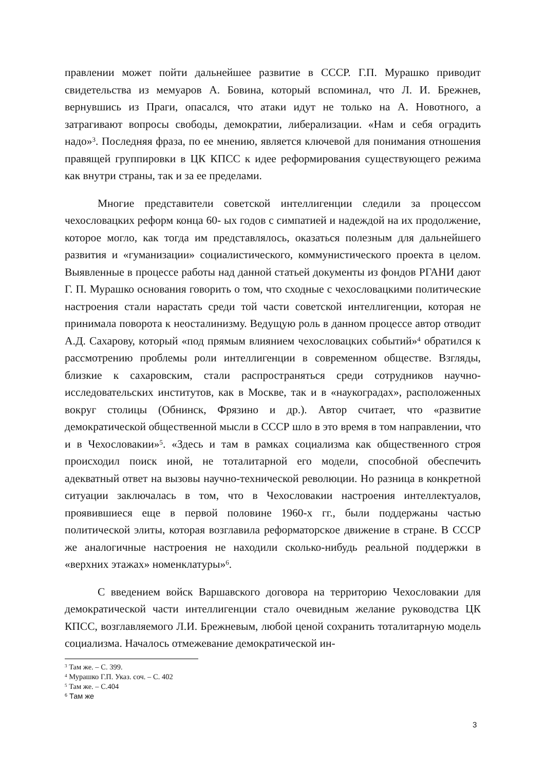правлении может пойти дальнейшее развитие в СССР. Г.П. Мурашко приводит свидетельства из мемуаров А. Бовина, который вспоминал, что Л. И. Брежнев, вернувшись из Праги, опасался, что атаки идут не только на А. Новотного, а затрагивают вопросы свободы, демократии, либерализации. «Нам и себя оградить надо»<sup>3</sup>. Последняя фраза, по ее мнению, является ключевой для понимания отношения правящей группировки в ЦК КПСС к идее реформирования существующего режима как внутри страны, так и за ее пределами.
Многие представители советской интеллигенции следили за процессом чехословацких реформ конца 60- ых годов с симпатией и надеждой на их продолжение, которое могло, как тогда им представлялось, оказаться полезным для дальнейшего развития и «гуманизации» социалистического, коммунистического проекта в целом. Выявленные в процессе работы над данной статьей документы из фондов РГАНИ дают Г. П. Мурашко основания говорить о том, что сходные с чехословацкими политические настроения стали нарастать среди той части советской интеллигенции, которая не принимала поворота к неосталинизму. Ведущую роль в данном процессе автор отводит А.Д. Сахарову, который «под прямым влиянием чехословацких событий»<sup>4</sup> обратился к рассмотрению проблемы роли интеллигенции в современном обществе. Взгляды, близкие к сахаровским, стали распространяться среди сотрудников научно-исследовательских институтов, как в Москве, так и в «наукоградах», расположенных вокруг столицы (Обнинск, Фрязино и др.). Автор считает, что «развитие демократической общественной мысли в СССР шло в это время в том направлении, что и в Чехословакии»<sup>5</sup>. «Здесь и там в рамках социализма как общественного строя происходил поиск иной, не тоталитарной его модели, способной обеспечить адекватный ответ на вызовы научно-технической революции. Но разница в конкретной ситуации заключалась в том, что в Чехословакии настроения интеллектуалов, проявившиеся еще в первой половине 1960-х гг., были поддержаны частью политической элиты, которая возглавила реформаторское движение в стране. В СССР же аналогичные настроения не находили сколько-нибудь реальной поддержки в «верхних этажах» номенклатуры»<sup>6</sup>.
С введением войск Варшавского договора на территорию Чехословакии для демократической части интеллигенции стало очевидным желание руководства ЦК КПСС, возглавляемого Л.И. Брежневым, любой ценой сохранить тоталитарную модель социализма. Началось отмежевание демократической ин-
<sup>3</sup> Там же. – С. 399.
<sup>4</sup> Мурашко Г.П. Указ. соч. – С. 402
<sup>5</sup> Там же. – С.404
<sup>6</sup> Там же
3